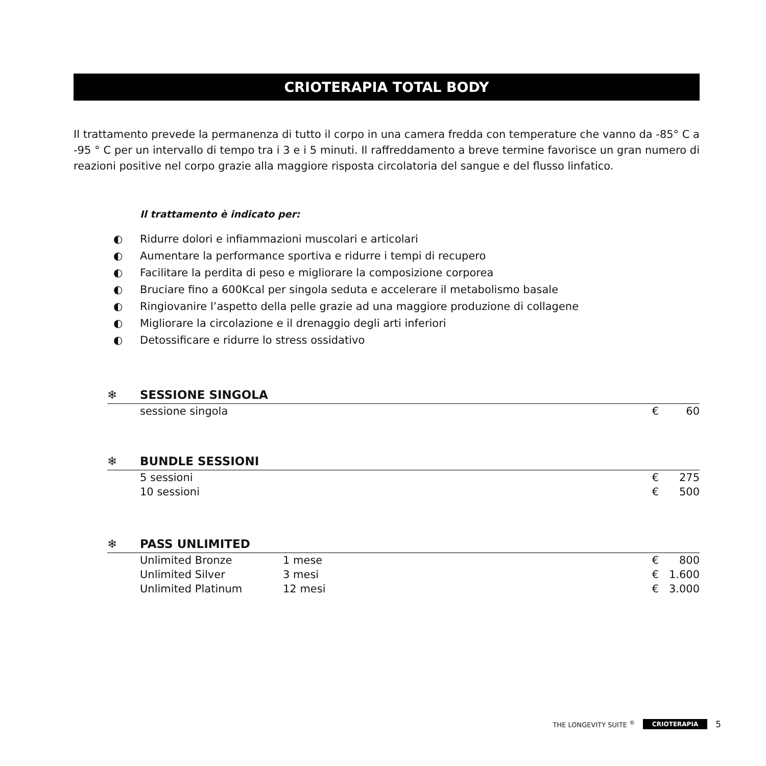CRIOTERAPIA TOTAL BODY
Il trattamento prevede la permanenza di tutto il corpo in una camera fredda con temperature che vanno da -85° C a -95 ° C per un intervallo di tempo tra i 3 e i 5 minuti. Il raffreddamento a breve termine favorisce un gran numero di reazioni positive nel corpo grazie alla maggiore risposta circolatoria del sangue e del flusso linfatico.
Il trattamento è indicato per:
◐ Ridurre dolori e infiammazioni muscolari e articolari
◐ Aumentare la performance sportiva e ridurre i tempi di recupero
◐ Facilitare la perdita di peso e migliorare la composizione corporea
◐ Bruciare fino a 600Kcal per singola seduta e accelerare il metabolismo basale
◐ Ringiovanire l’aspetto della pelle grazie ad una maggiore produzione di collagene
◐ Migliorare la circolazione e il drenaggio degli arti inferiori
◐ Detossificare e ridurre lo stress ossidativo
❄ SESSIONE SINGOLA
| sessione singola | € | 60 |
❄ BUNDLE SESSIONI
| 5 sessioni | € | 275 |
| 10 sessioni | € | 500 |
❄ PASS UNLIMITED
| Unlimited Bronze | 1 mese | € | 800 |
| Unlimited Silver | 3 mesi | € | 1.600 |
| Unlimited Platinum | 12 mesi | € | 3.000 |
THE LONGEVITY SUITE <sup>®</sup> CRIOTERAPIA 5